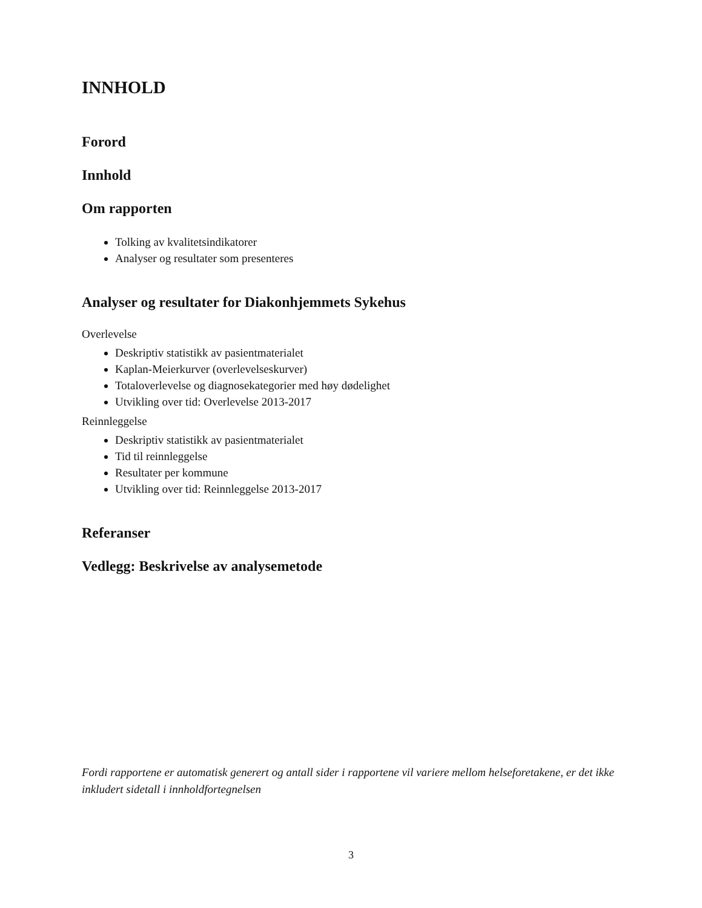INNHOLD
Forord
Innhold
Om rapporten
Tolking av kvalitetsindikatorer
Analyser og resultater som presenteres
Analyser og resultater for Diakonhjemmets Sykehus
Overlevelse
Deskriptiv statistikk av pasientmaterialet
Kaplan-Meierkurver (overlevelseskurver)
Totaloverlevelse og diagnosekategorier med høy dødelighet
Utvikling over tid: Overlevelse 2013-2017
Reinnleggelse
Deskriptiv statistikk av pasientmaterialet
Tid til reinnleggelse
Resultater per kommune
Utvikling over tid: Reinnleggelse 2013-2017
Referanser
Vedlegg: Beskrivelse av analysemetode
Fordi rapportene er automatisk generert og antall sider i rapportene vil variere mellom helseforetakene, er det ikke inkludert sidetall i innholdfortegnelsen
3